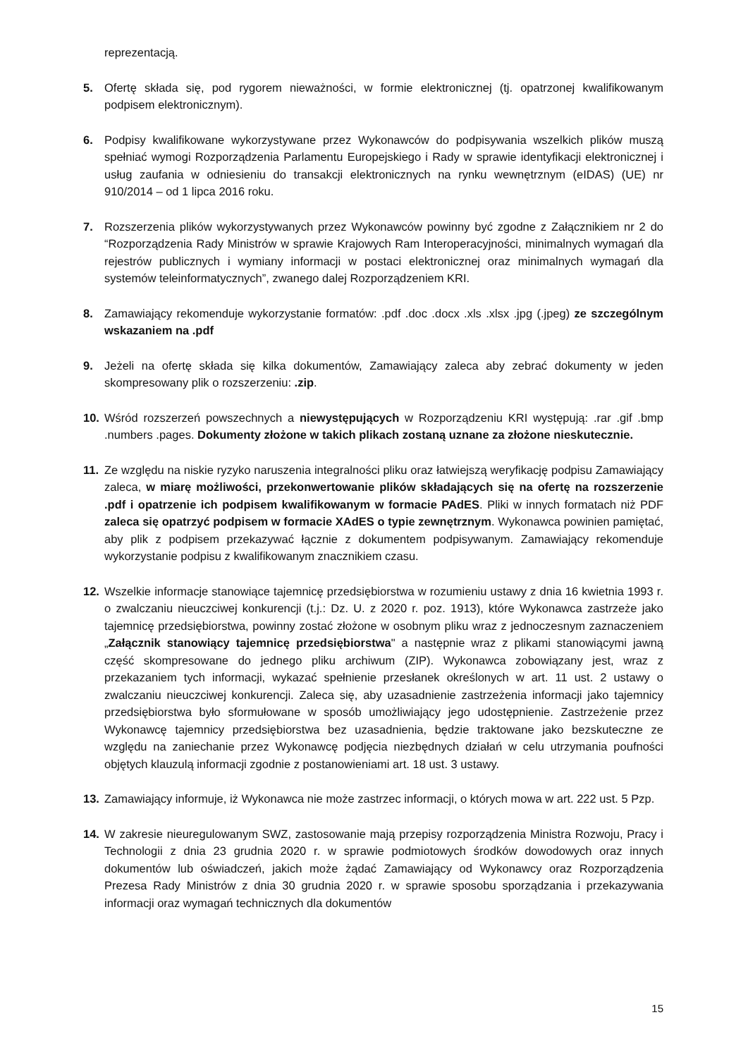reprezentacją.
5. Ofertę składa się, pod rygorem nieważności, w formie elektronicznej (tj. opatrzonej kwalifikowanym podpisem elektronicznym).
6. Podpisy kwalifikowane wykorzystywane przez Wykonawców do podpisywania wszelkich plików muszą spełniać wymogi Rozporządzenia Parlamentu Europejskiego i Rady w sprawie identyfikacji elektronicznej i usług zaufania w odniesieniu do transakcji elektronicznych na rynku wewnętrznym (eIDAS) (UE) nr 910/2014 – od 1 lipca 2016 roku.
7. Rozszerzenia plików wykorzystywanych przez Wykonawców powinny być zgodne z Załącznikiem nr 2 do “Rozporządzenia Rady Ministrów w sprawie Krajowych Ram Interoperacyjności, minimalnych wymagań dla rejestrów publicznych i wymiany informacji w postaci elektronicznej oraz minimalnych wymagań dla systemów teleinformatycznych”, zwanego dalej Rozporządzeniem KRI.
8. Zamawiający rekomenduje wykorzystanie formatów: .pdf .doc .docx .xls .xlsx .jpg (.jpeg) ze szczególnym wskazaniem na .pdf
9. Jeżeli na ofertę składa się kilka dokumentów, Zamawiający zaleca aby zebrać dokumenty w jeden skompresowany plik o rozszerzeniu: .zip.
10. Wśród rozszerzeń powszechnych a niewystępujących w Rozporządzeniu KRI występują: .rar .gif .bmp .numbers .pages. Dokumenty złożone w takich plikach zostaną uznane za złożone nieskutecznie.
11. Ze względu na niskie ryzyko naruszenia integralności pliku oraz łatwiejszą weryfikację podpisu Zamawiający zaleca, w miarę możliwości, przekonwertowanie plików składających się na ofertę na rozszerzenie .pdf i opatrzenie ich podpisem kwalifikowanym w formacie PAdES. Pliki w innych formatach niż PDF zaleca się opatrzyć podpisem w formacie XAdES o typie zewnętrznym. Wykonawca powinien pamiętać, aby plik z podpisem przekazywać łącznie z dokumentem podpisywanym. Zamawiający rekomenduje wykorzystanie podpisu z kwalifikowanym znacznikiem czasu.
12. Wszelkie informacje stanowiące tajemnicę przedsiębiorstwa w rozumieniu ustawy z dnia 16 kwietnia 1993 r. o zwalczaniu nieuczciwej konkurencji (t.j.: Dz. U. z 2020 r. poz. 1913), które Wykonawca zastrzeże jako tajemnicę przedsiębiorstwa, powinny zostać złożone w osobnym pliku wraz z jednoczesnym zaznaczeniem „Załącznik stanowiący tajemnicę przedsiębiorstwa" a następnie wraz z plikami stanowiącymi jawną część skompresowane do jednego pliku archiwum (ZIP). Wykonawca zobowiązany jest, wraz z przekazaniem tych informacji, wykazać spełnienie przesłanek określonych w art. 11 ust. 2 ustawy o zwalczaniu nieuczciwej konkurencji. Zaleca się, aby uzasadnienie zastrzeżenia informacji jako tajemnicy przedsiębiorstwa było sformułowane w sposób umożliwiający jego udostępnienie. Zastrzeżenie przez Wykonawcę tajemnicy przedsiębiorstwa bez uzasadnienia, będzie traktowane jako bezskuteczne ze względu na zaniechanie przez Wykonawcę podjęcia niezbędnych działań w celu utrzymania poufności objętych klauzulą informacji zgodnie z postanowieniami art. 18 ust. 3 ustawy.
13. Zamawiający informuje, iż Wykonawca nie może zastrzec informacji, o których mowa w art. 222 ust. 5 Pzp.
14. W zakresie nieuregulowanym SWZ, zastosowanie mają przepisy rozporządzenia Ministra Rozwoju, Pracy i Technologii z dnia 23 grudnia 2020 r. w sprawie podmiotowych środków dowodowych oraz innych dokumentów lub oświadczeń, jakich może żądać Zamawiający od Wykonawcy oraz Rozporządzenia Prezesa Rady Ministrów z dnia 30 grudnia 2020 r. w sprawie sposobu sporządzania i przekazywania informacji oraz wymagań technicznych dla dokumentów
15